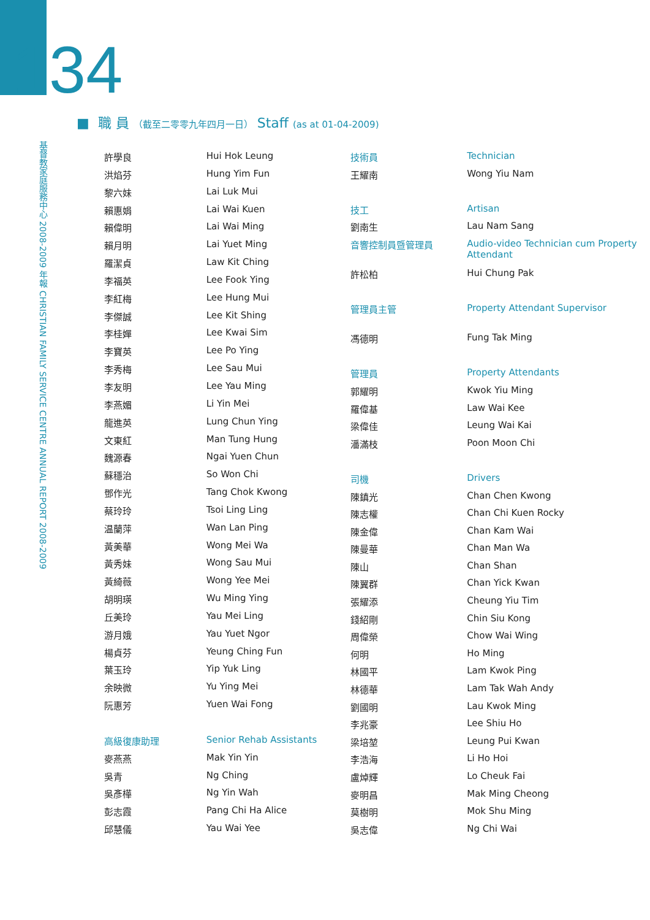134
■ 職 員 （截至二零零九年四月一日） Staff (as at 01-04-2009)
基督教家庭服務中心 2008-2009 年報 CHRISTIAN FAMILY SERVICE CENTRE ANNUAL REPORT 2008-2009
| 許學良 | Hui Hok Leung |
| 洪焰芬 | Hung Yim Fun |
| 黎六妹 | Lai Luk Mui |
| 賴惠娟 | Lai Wai Kuen |
| 賴偉明 | Lai Wai Ming |
| 賴月明 | Lai Yuet Ming |
| 羅潔貞 | Law Kit Ching |
| 李福英 | Lee Fook Ying |
| 李紅梅 | Lee Hung Mui |
| 李傑誠 | Lee Kit Shing |
| 李桂嬋 | Lee Kwai Sim |
| 李寶英 | Lee Po Ying |
| 李秀梅 | Lee Sau Mui |
| 李友明 | Lee Yau Ming |
| 李燕媚 | Li Yin Mei |
| 龍進英 | Lung Chun Ying |
| 文東紅 | Man Tung Hung |
| 魏源春 | Ngai Yuen Chun |
| 蘇穩治 | So Won Chi |
| 鄧作光 | Tang Chok Kwong |
| 蔡玲玲 | Tsoi Ling Ling |
| 温蘭萍 | Wan Lan Ping |
| 黃美華 | Wong Mei Wa |
| 黃秀妹 | Wong Sau Mui |
| 黃綺薇 | Wong Yee Mei |
| 胡明瑛 | Wu Ming Ying |
| 丘美玲 | Yau Mei Ling |
| 游月娥 | Yau Yuet Ngor |
| 楊貞芬 | Yeung Ching Fun |
| 葉玉玲 | Yip Yuk Ling |
| 余映微 | Yu Ying Mei |
| 阮惠芳 | Yuen Wai Fong |
| 高級復康助理 | Senior Rehab Assistants |
| 麥燕燕 | Mak Yin Yin |
| 吳青 | Ng Ching |
| 吳彥樺 | Ng Yin Wah |
| 彭志霞 | Pang Chi Ha Alice |
| 邱慧儀 | Yau Wai Yee |
| 技術員 | Technician |
| 王耀南 | Wong Yiu Nam |
| 技工 | Artisan |
| 劉南生 | Lau Nam Sang |
| 音響控制員暨管理員 | Audio-video Technician cum Property Attendant |
| 許松柏 | Hui Chung Pak |
| 管理員主管 | Property Attendant Supervisor |
| 馮德明 | Fung Tak Ming |
| 管理員 | Property Attendants |
| 郭耀明 | Kwok Yiu Ming |
| 羅偉基 | Law Wai Kee |
| 梁偉佳 | Leung Wai Kai |
| 潘滿枝 | Poon Moon Chi |
| 司機 | Drivers |
| 陳鎮光 | Chan Chen Kwong |
| 陳志權 | Chan Chi Kuen Rocky |
| 陳金偉 | Chan Kam Wai |
| 陳曼華 | Chan Man Wa |
| 陳山 | Chan Shan |
| 陳翼群 | Chan Yick Kwan |
| 張耀添 | Cheung Yiu Tim |
| 錢紹剛 | Chin Siu Kong |
| 周偉榮 | Chow Wai Wing |
| 何明 | Ho Ming |
| 林國平 | Lam Kwok Ping |
| 林德華 | Lam Tak Wah Andy |
| 劉國明 | Lau Kwok Ming |
| 李兆豪 | Lee Shiu Ho |
| 梁培堃 | Leung Pui Kwan |
| 李浩海 | Li Ho Hoi |
| 盧焯輝 | Lo Cheuk Fai |
| 麥明昌 | Mak Ming Cheong |
| 莫樹明 | Mok Shu Ming |
| 吳志偉 | Ng Chi Wai |